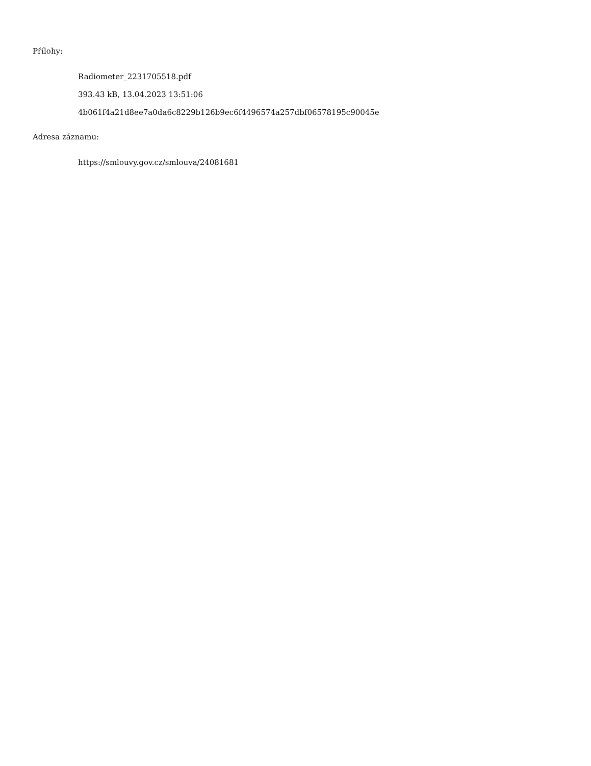Přílohy:
Radiometer_2231705518.pdf
393.43 kB, 13.04.2023 13:51:06
4b061f4a21d8ee7a0da6c8229b126b9ec6f4496574a257dbf06578195c90045e
Adresa záznamu:
https://smlouvy.gov.cz/smlouva/24081681